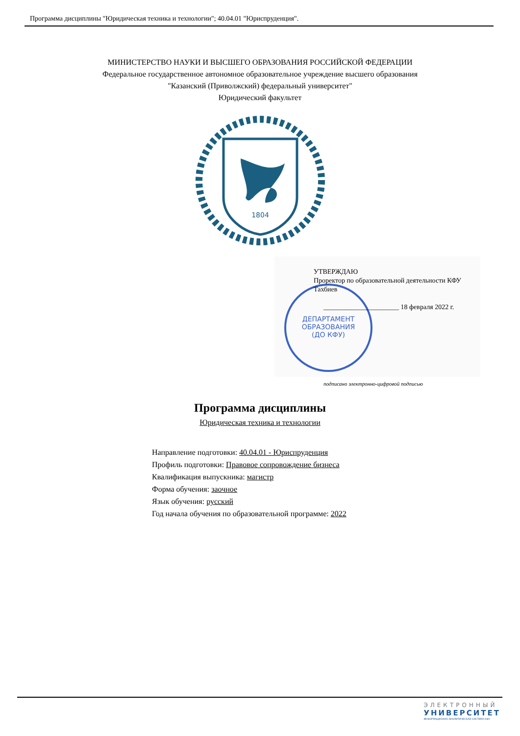Программа дисциплины "Юридическая техника и технологии"; 40.04.01 "Юриспруденция".
МИНИСТЕРСТВО НАУКИ И ВЫСШЕГО ОБРАЗОВАНИЯ РОССИЙСКОЙ ФЕДЕРАЦИИ
Федеральное государственное автономное образовательное учреждение высшего образования
"Казанский (Приволжский) федеральный университет"
Юридический факультет
1804
ДЕПАРТАМЕНТ
ОБРАЗОВАНИЯ
(ДО КФУ)
УТВЕРЖДАЮ
Проректор по образовательной деятельности КФУ
Тахбиев
______________________ 18 февраля 2022 г.
подписано электронно-цифровой подписью
Программа дисциплины
Юридическая техника и технологии
Направление подготовки: 40.04.01 - Юриспруденция
Профиль подготовки: Правовое сопровождение бизнеса
Квалификация выпускника: магистр
Форма обучения: заочное
Язык обучения: русский
Год начала обучения по образовательной программе: 2022
ЭЛЕКТРОННЫЙ
УНИВЕРСИТЕТ
ИНФОРМАЦИОННО-АНАЛИТИЧЕСКАЯ СИСТЕМА КФУ